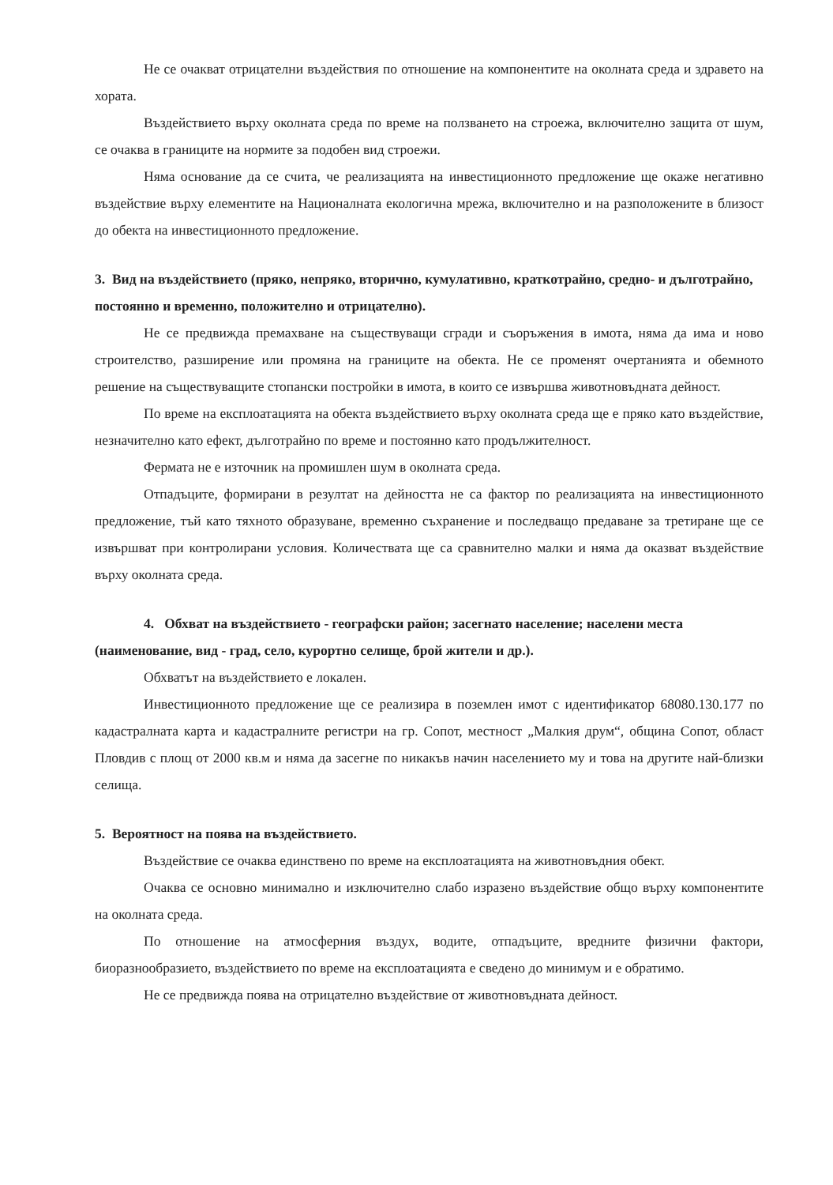Не се очакват отрицателни въздействия по отношение на компонентите на околната среда и здравето на хората.
Въздействието върху околната среда по време на ползването на строежа, включително защита от шум, се очаква в границите на нормите за подобен вид строежи.
Няма основание да се счита, че реализацията на инвестиционното предложение ще окаже негативно въздействие върху елементите на Националната екологична мрежа, включително и на разположените в близост до обекта на инвестиционното предложение.
3. Вид на въздействието (пряко, непряко, вторично, кумулативно, краткотрайно, средно- и дълготрайно, постоянно и временно, положително и отрицателно).
Не се предвижда премахване на съществуващи сгради и съоръжения в имота, няма да има и ново строителство, разширение или промяна на границите на обекта. Не се променят очертанията и обемното решение на съществуващите стопански постройки в имота, в които се извършва животновъдната дейност.
По време на експлоатацията на обекта въздействието върху околната среда ще е пряко като въздействие, незначително като ефект, дълготрайно по време и постоянно като продължителност.
Фермата не е източник на промишлен шум в околната среда.
Отпадъците, формирани в резултат на дейността не са фактор по реализацията на инвестиционното предложение, тъй като тяхното образуване, временно съхранение и последващо предаване за третиране ще се извършват при контролирани условия. Количествата ще са сравнително малки и няма да оказват въздействие върху околната среда.
4. Обхват на въздействието - географски район; засегнато население; населени места (наименование, вид - град, село, курортно селище, брой жители и др.).
Обхватът на въздействието е локален.
Инвестиционното предложение ще се реализира в поземлен имот с идентификатор 68080.130.177 по кадастралната карта и кадастралните регистри на гр. Сопот, местност „Малкия друм“, община Сопот, област Пловдив с площ от 2000 кв.м и няма да засегне по никакъв начин населението му и това на другите най-близки селища.
5. Вероятност на поява на въздействието.
Въздействие се очаква единствено по време на експлоатацията на животновъдния обект.
Очаква се основно минимално и изключително слабо изразено въздействие общо върху компонентите на околната среда.
По отношение на атмосферния въздух, водите, отпадъците, вредните физични фактори, биоразнообразието, въздействието по време на експлоатацията е сведено до минимум и е обратимо.
Не се предвижда поява на отрицателно въздействие от животновъдната дейност.